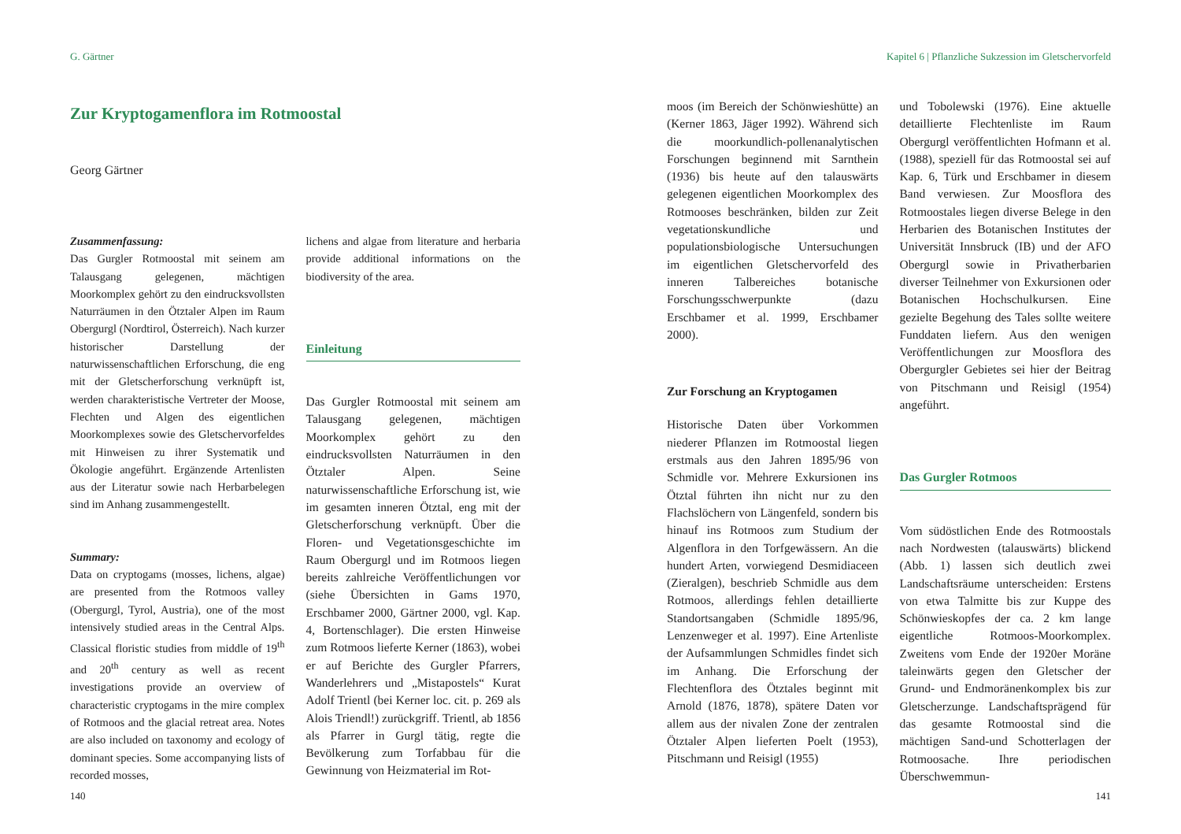G. Gärtner
Zur Kryptogamenflora im Rotmoostal
Georg Gärtner
Zusammenfassung:
Das Gurgler Rotmoostal mit seinem am Talausgang gelegenen, mächtigen Moorkomplex gehört zu den eindrucksvollsten Naturräumen in den Ötztaler Alpen im Raum Obergurgl (Nordtirol, Österreich). Nach kurzer historischer Darstellung der naturwissenschaftlichen Erforschung, die eng mit der Gletscherforschung verknüpft ist, werden charakteristische Vertreter der Moose, Flechten und Algen des eigentlichen Moorkomplexes sowie des Gletschervorfeldes mit Hinweisen zu ihrer Systematik und Ökologie angeführt. Ergänzende Artenlisten aus der Literatur sowie nach Herbarbelegen sind im Anhang zusammengestellt.
Summary:
Data on cryptogams (mosses, lichens, algae) are presented from the Rotmoos valley (Obergurgl, Tyrol, Austria), one of the most intensively studied areas in the Central Alps. Classical floristic studies from middle of 19<sup>th</sup> and 20<sup>th</sup> century as well as recent investigations provide an overview of characteristic cryptogams in the mire complex of Rotmoos and the glacial retreat area. Notes are also included on taxonomy and ecology of dominant species. Some accompanying lists of recorded mosses,
lichens and algae from literature and herbaria provide additional informations on the biodiversity of the area.
Einleitung
Das Gurgler Rotmoostal mit seinem am Talausgang gelegenen, mächtigen Moorkomplex gehört zu den eindrucksvollsten Naturräumen in den Ötztaler Alpen. Seine naturwissenschaftliche Erforschung ist, wie im gesamten inneren Ötztal, eng mit der Gletscherforschung verknüpft. Über die Floren- und Vegetationsgeschichte im Raum Obergurgl und im Rotmoos liegen bereits zahlreiche Veröffentlichungen vor (siehe Übersichten in Gams 1970, Erschbamer 2000, Gärtner 2000, vgl. Kap. 4, Bortenschlager). Die ersten Hinweise zum Rotmoos lieferte Kerner (1863), wobei er auf Berichte des Gurgler Pfarrers, Wanderlehrers und „Mistapostels“ Kurat Adolf Trientl (bei Kerner loc. cit. p. 269 als Alois Triendl!) zurückgriff. Trientl, ab 1856 als Pfarrer in Gurgl tätig, regte die Bevölkerung zum Torfabbau für die Gewinnung von Heizmaterial im Rot-
140
Kapitel 6 | Pflanzliche Sukzession im Gletschervorfeld
moos (im Bereich der Schönwieshütte) an (Kerner 1863, Jäger 1992). Während sich die moorkundlich-pollenanalytischen Forschungen beginnend mit Sarnthein (1936) bis heute auf den talauswärts gelegenen eigentlichen Moorkomplex des Rotmooses beschränken, bilden zur Zeit vegetationskundliche und populationsbiologische Untersuchungen im eigentlichen Gletschervorfeld des inneren Talbereiches botanische Forschungsschwerpunkte (dazu Erschbamer et al. 1999, Erschbamer 2000).
Zur Forschung an Kryptogamen
Historische Daten über Vorkommen niederer Pflanzen im Rotmoostal liegen erstmals aus den Jahren 1895/96 von Schmidle vor. Mehrere Exkursionen ins Ötztal führten ihn nicht nur zu den Flachslöchern von Längenfeld, sondern bis hinauf ins Rotmoos zum Studium der Algenflora in den Torfgewässern. An die hundert Arten, vorwiegend Desmidiaceen (Zieralgen), beschrieb Schmidle aus dem Rotmoos, allerdings fehlen detaillierte Standortsangaben (Schmidle 1895/96, Lenzenweger et al. 1997). Eine Artenliste der Aufsammlungen Schmidles findet sich im Anhang. Die Erforschung der Flechtenflora des Ötztales beginnt mit Arnold (1876, 1878), spätere Daten vor allem aus der nivalen Zone der zentralen Ötztaler Alpen lieferten Poelt (1953), Pitschmann und Reisigl (1955)
und Tobolewski (1976). Eine aktuelle detaillierte Flechtenliste im Raum Obergurgl veröffentlichten Hofmann et al. (1988), speziell für das Rotmoostal sei auf Kap. 6, Türk und Erschbamer in diesem Band verwiesen. Zur Moosflora des Rotmoostales liegen diverse Belege in den Herbarien des Botanischen Institutes der Universität Innsbruck (IB) und der AFO Obergurgl sowie in Privatherbarien diverser Teilnehmer von Exkursionen oder Botanischen Hochschulkursen. Eine gezielte Begehung des Tales sollte weitere Funddaten liefern. Aus den wenigen Veröffentlichungen zur Moosflora des Obergurgler Gebietes sei hier der Beitrag von Pitschmann und Reisigl (1954) angeführt.
Das Gurgler Rotmoos
Vom südöstlichen Ende des Rotmoostals nach Nordwesten (talauswärts) blickend (Abb. 1) lassen sich deutlich zwei Landschaftsräume unterscheiden: Erstens von etwa Talmitte bis zur Kuppe des Schönwieskopfes der ca. 2 km lange eigentliche Rotmoos-Moorkomplex. Zweitens vom Ende der 1920er Moräne taleinwärts gegen den Gletscher der Grund- und Endmoränenkomplex bis zur Gletscherzunge. Landschaftsprägend für das gesamte Rotmoostal sind die mächtigen Sand-und Schotterlagen der Rotmoosache. Ihre periodischen Überschwemmun-
141